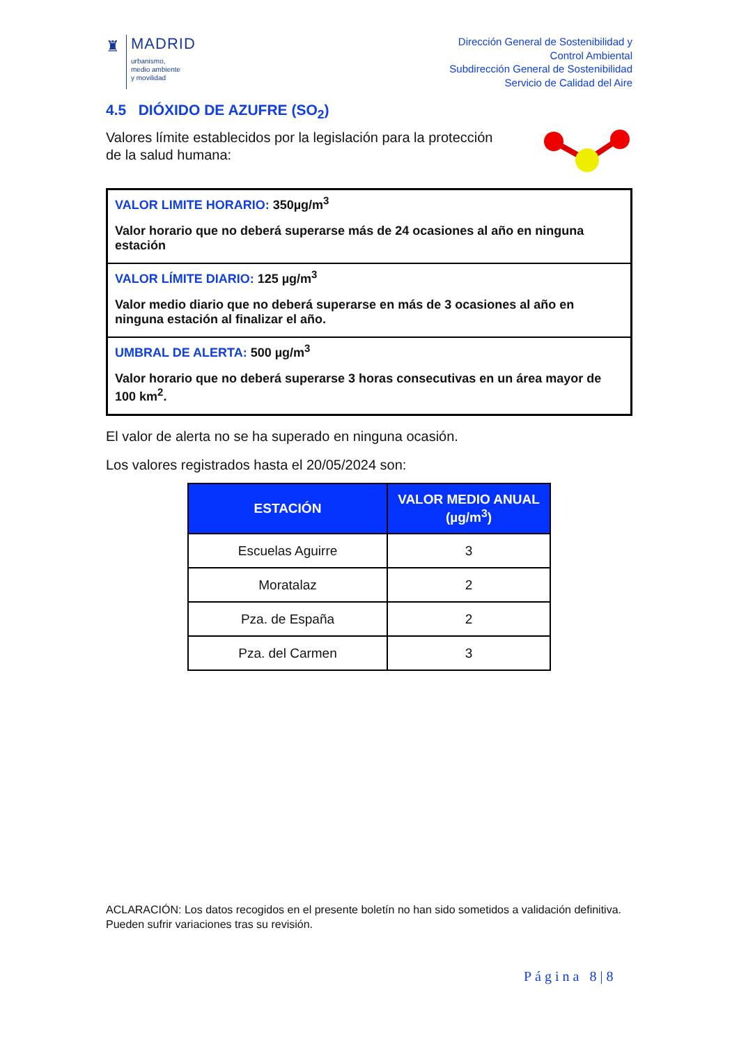♜
MADRID
urbanismo,
medio ambiente
y movilidad
Dirección General de Sostenibilidad y
Control Ambiental
Subdirección General de Sostenibilidad
Servicio de Calidad del Aire
4.5 DIÓXIDO DE AZUFRE (SO<sub>2</sub>)
Valores límite establecidos por la legislación para la protección
de la salud humana:
VALOR LIMITE HORARIO: 350µg/m<sup>3</sup>
Valor horario que no deberá superarse más de 24 ocasiones al año en ninguna estación
VALOR LÍMITE DIARIO: 125 µg/m<sup>3</sup>
Valor medio diario que no deberá superarse en más de 3 ocasiones al año en ninguna estación al finalizar el año.
UMBRAL DE ALERTA: 500 µg/m<sup>3</sup>
Valor horario que no deberá superarse 3 horas consecutivas en un área mayor de 100 km<sup>2</sup>.
El valor de alerta no se ha superado en ninguna ocasión.
Los valores registrados hasta el 20/05/2024 son:
| ESTACIÓN | VALOR MEDIO ANUAL (µg/m<sup>3</sup>) |
| --- | --- |
| Escuelas Aguirre | 3 |
| Moratalaz | 2 |
| Pza. de España | 2 |
| Pza. del Carmen | 3 |
ACLARACIÓN: Los datos recogidos en el presente boletín no han sido sometidos a validación definitiva. Pueden sufrir variaciones tras su revisión.
Página 8|8